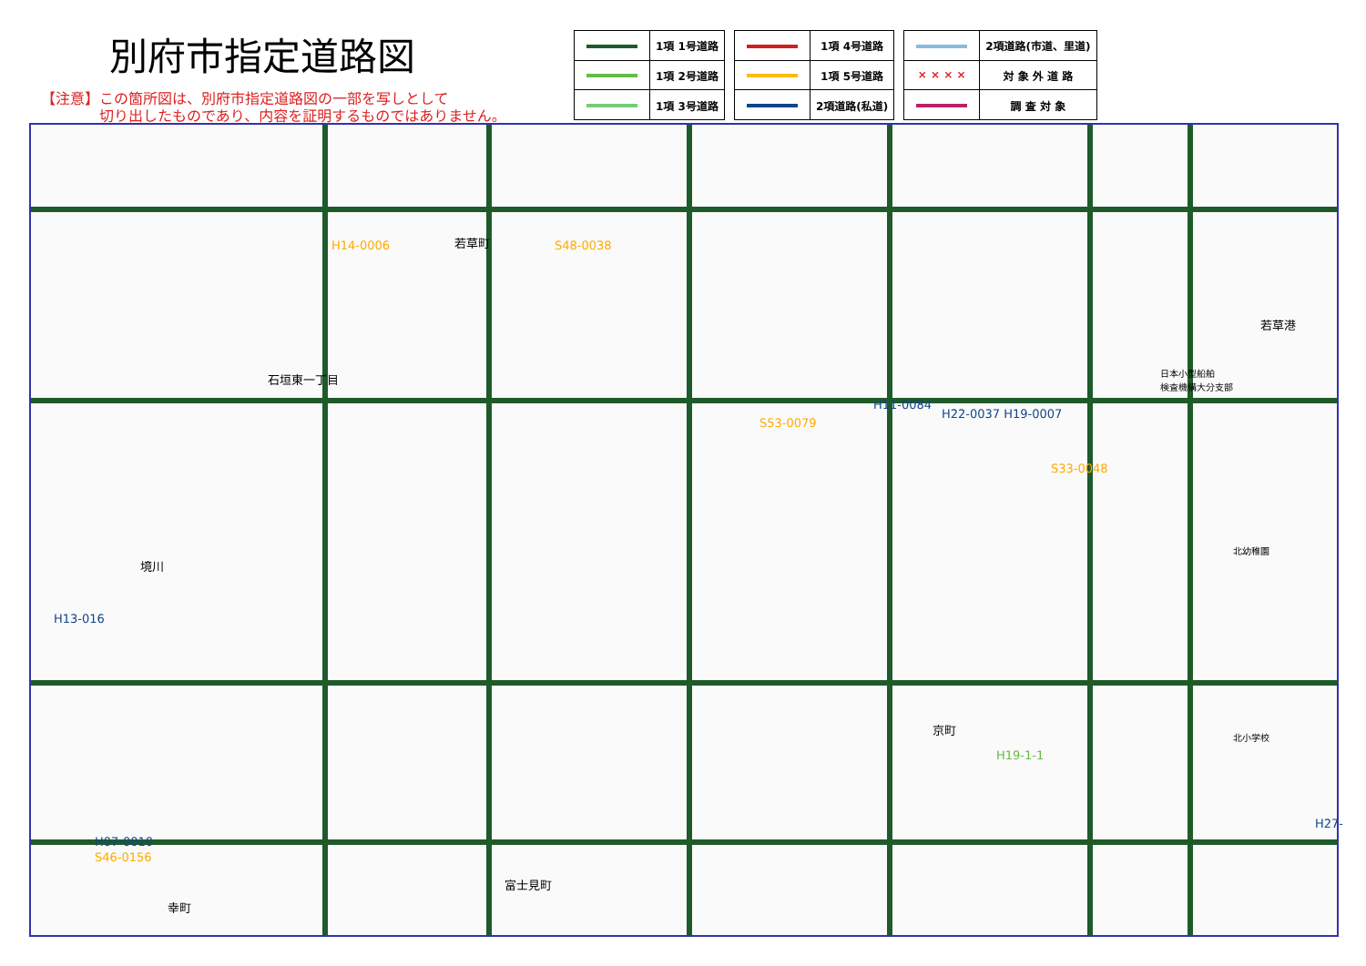別府市指定道路図
【注意】この箇所図は、別府市指定道路図の一部を写しとして
　　　　切り出したものであり、内容を証明するものではありません。
| | 1項 1号道路 |
| | 1項 2号道路 |
| | 1項 3号道路 |
| | 1項 4号道路 |
| | 1項 5号道路 |
| | 2項道路(私道) |
| | 2項道路(市道、里道) |
| × × × × | 対 象 外 道 路 |
| | 調 査 対 象 |
若草町
石垣東一丁目
境川
京町
富士見町
幸町
日本小型船舶
検査機構大分支部
北幼稚園
北小学校
若草港
H14-0006 S48-0038
S53-0079
H11-0084
H22-0037 H19-0007
S33-0048
H13-016
H19-1-1
H07-0010
S46-0156
H27-